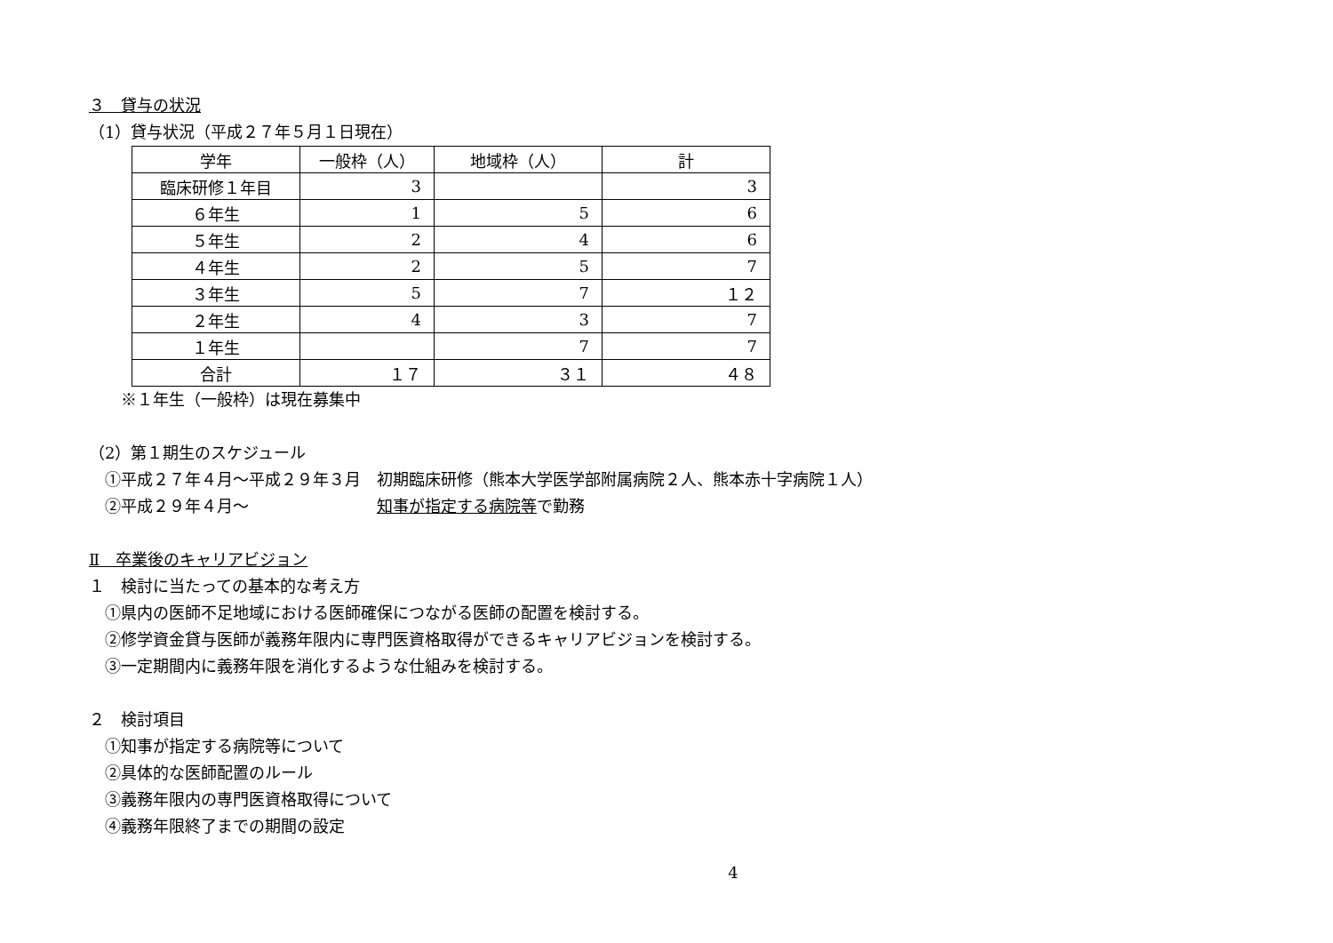３　貸与の状況
（1）貸与状況（平成２７年５月１日現在）
| 学年 | 一般枠（人） | 地域枠（人） | 計 |
| 臨床研修１年目 | 3 | | 3 |
| ６年生 | 1 | 5 | 6 |
| ５年生 | 2 | 4 | 6 |
| ４年生 | 2 | 5 | 7 |
| ３年生 | 5 | 7 | １２ |
| ２年生 | 4 | 3 | 7 |
| １年生 | | 7 | 7 |
| 合計 | １７ | ３１ | ４８ |
　　※１年生（一般枠）は現在募集中
（2）第１期生のスケジュール
　①平成２７年４月～平成２９年３月　初期臨床研修（熊本大学医学部附属病院２人、熊本赤十字病院１人）
　②平成２９年４月～　　　　　　　　知事が指定する病院等で勤務
Ⅱ　卒業後のキャリアビジョン
１　検討に当たっての基本的な考え方
　①県内の医師不足地域における医師確保につながる医師の配置を検討する。
　②修学資金貸与医師が義務年限内に専門医資格取得ができるキャリアビジョンを検討する。
　③一定期間内に義務年限を消化するような仕組みを検討する。
２　検討項目
　①知事が指定する病院等について
　②具体的な医師配置のルール
　③義務年限内の専門医資格取得について
　④義務年限終了までの期間の設定
4